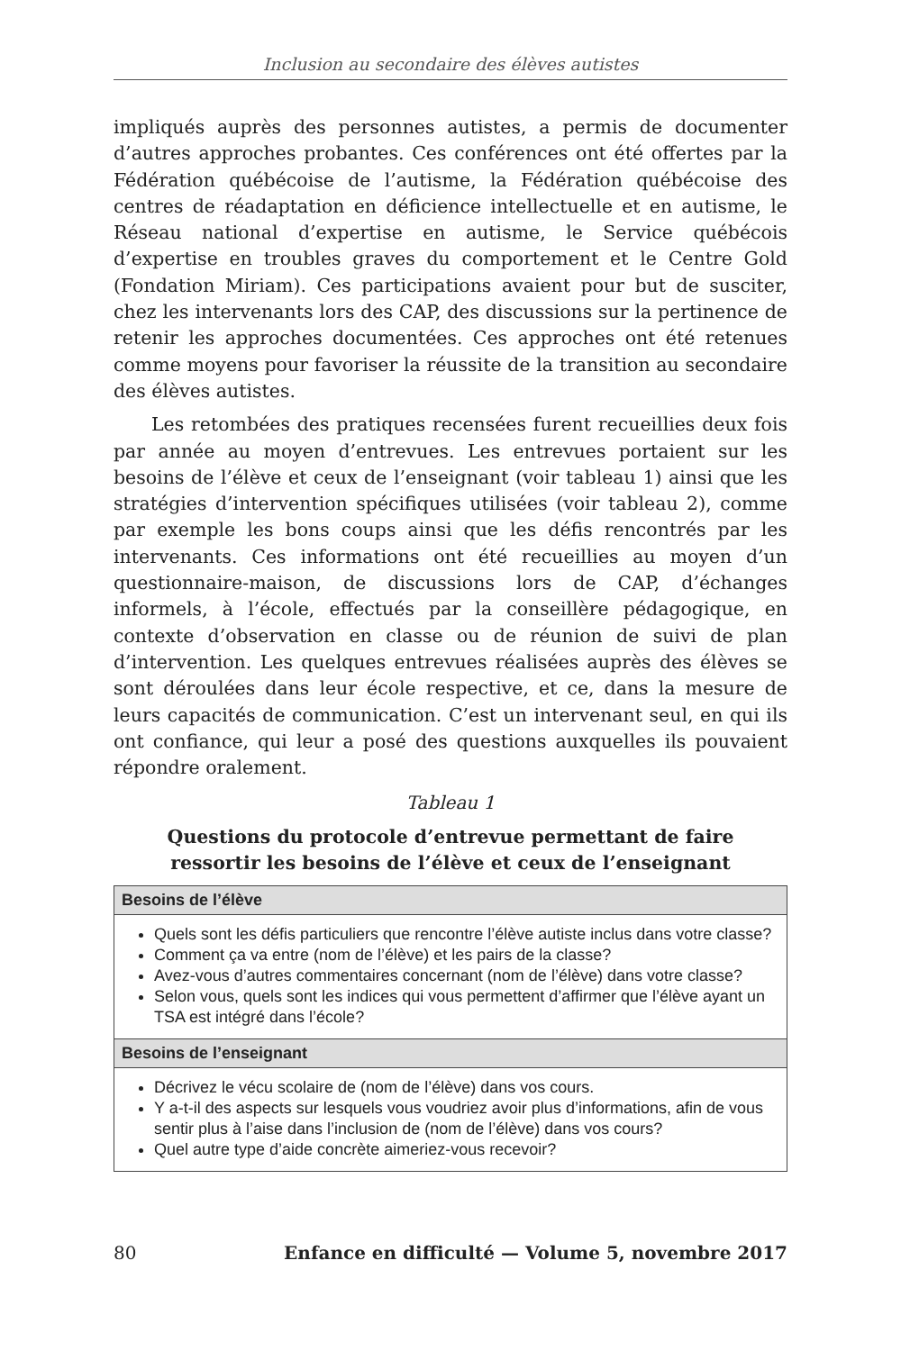Inclusion au secondaire des élèves autistes
impliqués auprès des personnes autistes, a permis de documenter d’autres approches probantes. Ces conférences ont été offertes par la Fédération québécoise de l’autisme, la Fédération québécoise des centres de réadaptation en déficience intellectuelle et en autisme, le Réseau national d’expertise en autisme, le Service québécois d’expertise en troubles graves du comportement et le Centre Gold (Fondation Miriam). Ces participations avaient pour but de susciter, chez les intervenants lors des CAP, des discussions sur la pertinence de retenir les approches documentées. Ces approches ont été retenues comme moyens pour favoriser la réussite de la transition au secondaire des élèves autistes.
Les retombées des pratiques recensées furent recueillies deux fois par année au moyen d’entrevues. Les entrevues portaient sur les besoins de l’élève et ceux de l’enseignant (voir tableau 1) ainsi que les stratégies d’intervention spécifiques utilisées (voir tableau 2), comme par exemple les bons coups ainsi que les défis rencontrés par les intervenants. Ces informations ont été recueillies au moyen d’un questionnaire-maison, de discussions lors de CAP, d’échanges informels, à l’école, effectués par la conseillère pédagogique, en contexte d’observation en classe ou de réunion de suivi de plan d’intervention. Les quelques entrevues réalisées auprès des élèves se sont déroulées dans leur école respective, et ce, dans la mesure de leurs capacités de communication. C’est un intervenant seul, en qui ils ont confiance, qui leur a posé des questions auxquelles ils pouvaient répondre oralement.
Tableau 1
Questions du protocole d’entrevue permettant de faire
ressortir les besoins de l’élève et ceux de l’enseignant
| Besoins de l’élève |
| --- |
| Quels sont les défis particuliers que rencontre l’élève autiste inclus dans votre classe? Comment ça va entre (nom de l’élève) et les pairs de la classe? Avez-vous d’autres commentaires concernant (nom de l’élève) dans votre classe? Selon vous, quels sont les indices qui vous permettent d’affirmer que l’élève ayant un TSA est intégré dans l’école? |
| Besoins de l’enseignant |
| Décrivez le vécu scolaire de (nom de l’élève) dans vos cours. Y a-t-il des aspects sur lesquels vous voudriez avoir plus d’informations, afin de vous sentir plus à l’aise dans l’inclusion de (nom de l’élève) dans vos cours? Quel autre type d’aide concrète aimeriez-vous recevoir? |
80 Enfance en difficulté — Volume 5, novembre 2017